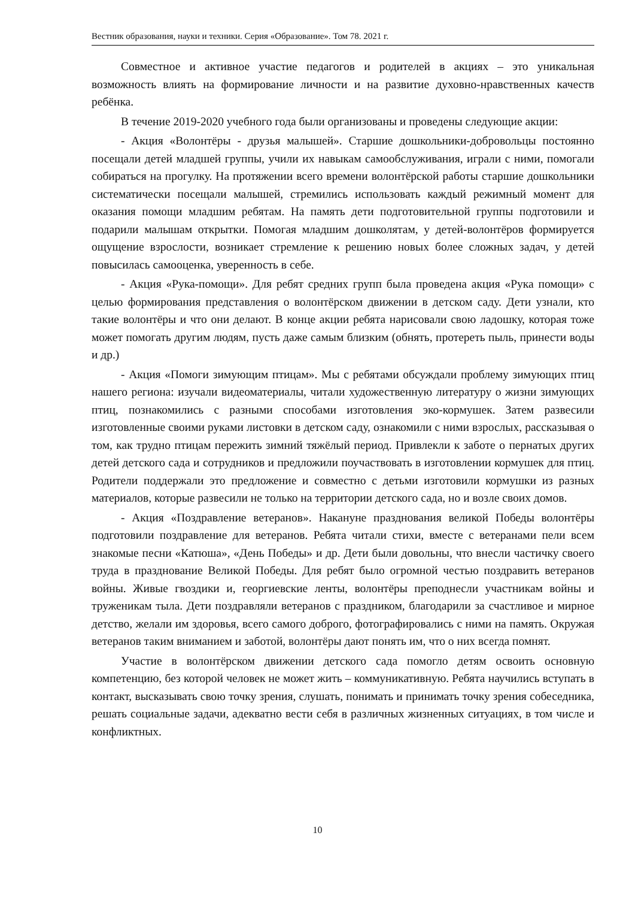Вестник образования, науки и техники. Серия «Образование». Том 78. 2021 г.
Совместное и активное участие педагогов и родителей в акциях – это уникальная возможность влиять на формирование личности и на развитие духовно-нравственных качеств ребёнка.
В течение 2019-2020 учебного года были организованы и проведены следующие акции:
- Акция «Волонтёры - друзья малышей». Старшие дошкольники-добровольцы постоянно посещали детей младшей группы, учили их навыкам самообслуживания, играли с ними, помогали собираться на прогулку. На протяжении всего времени волонтёрской работы старшие дошкольники систематически посещали малышей, стремились использовать каждый режимный момент для оказания помощи младшим ребятам. На память дети подготовительной группы подготовили и подарили малышам открытки. Помогая младшим дошколятам, у детей-волонтёров формируется ощущение взрослости, возникает стремление к решению новых более сложных задач, у детей повысилась самооценка, уверенность в себе.
- Акция «Рука-помощи». Для ребят средних групп была проведена акция «Рука помощи» с целью формирования представления о волонтёрском движении в детском саду. Дети узнали, кто такие волонтёры и что они делают. В конце акции ребята нарисовали свою ладошку, которая тоже может помогать другим людям, пусть даже самым близким (обнять, протереть пыль, принести воды и др.)
- Акция «Помоги зимующим птицам». Мы с ребятами обсуждали проблему зимующих птиц нашего региона: изучали видеоматериалы, читали художественную литературу о жизни зимующих птиц, познакомились с разными способами изготовления эко-кормушек. Затем развесили изготовленные своими руками листовки в детском саду, ознакомили с ними взрослых, рассказывая о том, как трудно птицам пережить зимний тяжёлый период. Привлекли к заботе о пернатых других детей детского сада и сотрудников и предложили поучаствовать в изготовлении кормушек для птиц. Родители поддержали это предложение и совместно с детьми изготовили кормушки из разных материалов, которые развесили не только на территории детского сада, но и возле своих домов.
- Акция «Поздравление ветеранов». Накануне празднования великой Победы волонтёры подготовили поздравление для ветеранов. Ребята читали стихи, вместе с ветеранами пели всем знакомые песни «Катюша», «День Победы» и др. Дети были довольны, что внесли частичку своего труда в празднование Великой Победы. Для ребят было огромной честью поздравить ветеранов войны. Живые гвоздики и, георгиевские ленты, волонтёры преподнесли участникам войны и труженикам тыла. Дети поздравляли ветеранов с праздником, благодарили за счастливое и мирное детство, желали им здоровья, всего самого доброго, фотографировались с ними на память. Окружая ветеранов таким вниманием и заботой, волонтёры дают понять им, что о них всегда помнят.
Участие в волонтёрском движении детского сада помогло детям освоить основную компетенцию, без которой человек не может жить – коммуникативную. Ребята научились вступать в контакт, высказывать свою точку зрения, слушать, понимать и принимать точку зрения собеседника, решать социальные задачи, адекватно вести себя в различных жизненных ситуациях, в том числе и конфликтных.
10